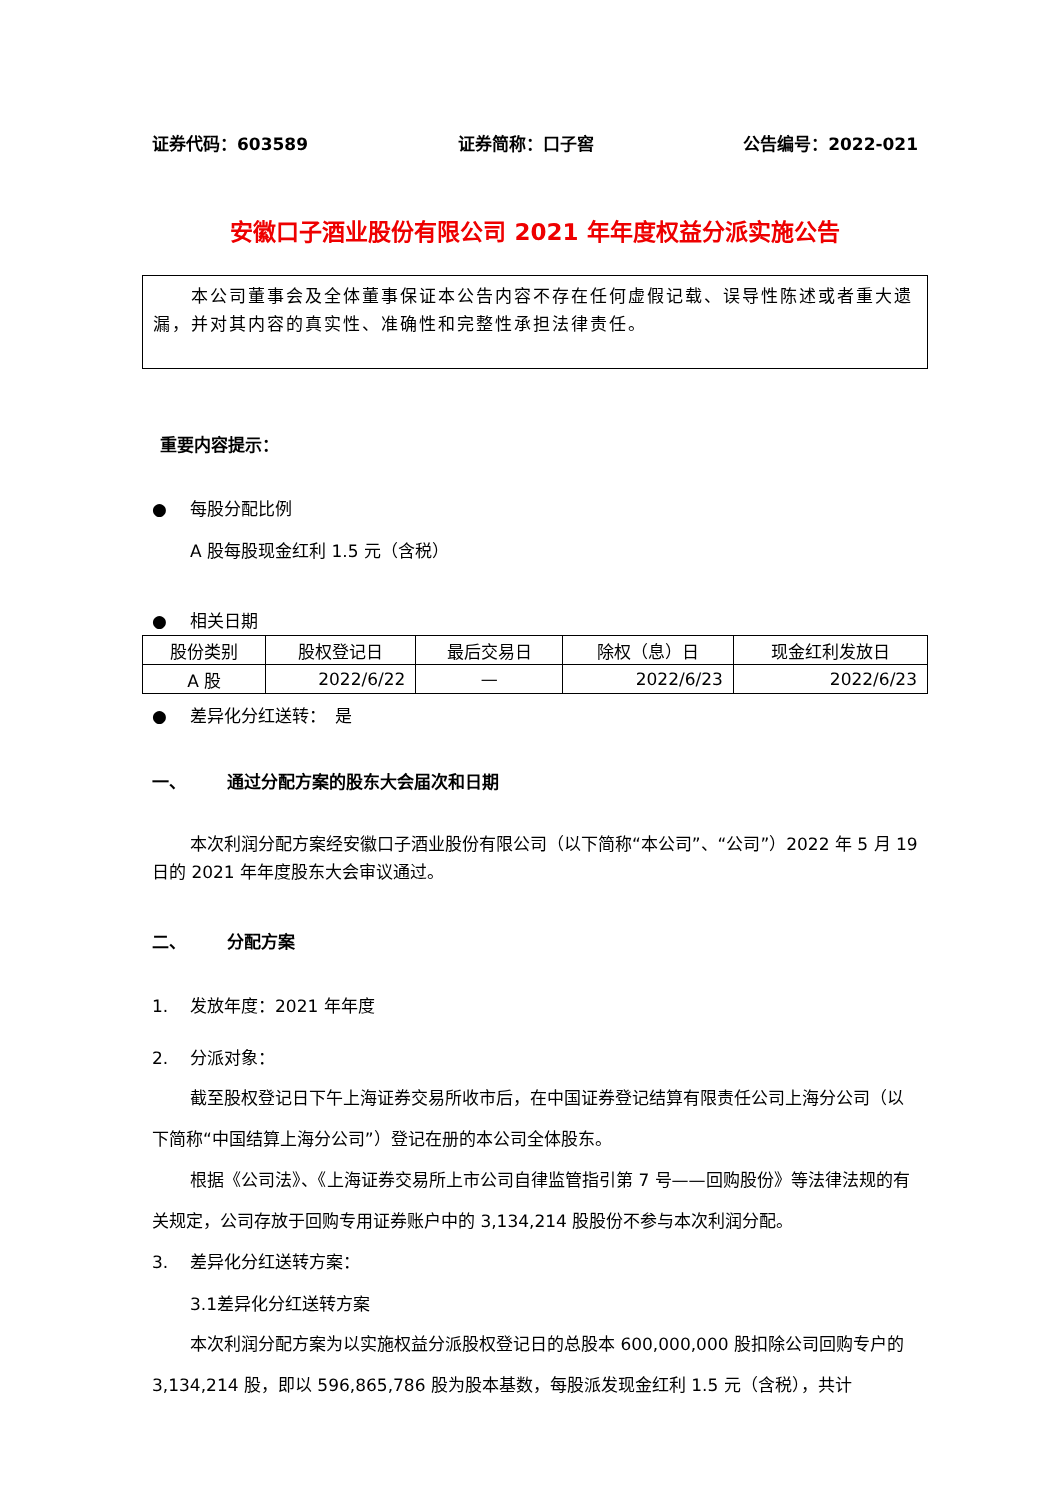证券代码：603589 证券简称：口子窖 公告编号：2022-021
安徽口子酒业股份有限公司 2021 年年度权益分派实施公告
本公司董事会及全体董事保证本公告内容不存在任何虚假记载、误导性陈述或者重大遗漏，并对其内容的真实性、准确性和完整性承担法律责任。
重要内容提示：
● 每股分配比例
A 股每股现金红利 1.5 元（含税）
● 相关日期
| 股份类别 | 股权登记日 | 最后交易日 | 除权（息）日 | 现金红利发放日 |
| A 股 | 2022/6/22 | — | 2022/6/23 | 2022/6/23 |
● 差异化分红送转：　是
一、 通过分配方案的股东大会届次和日期
本次利润分配方案经安徽口子酒业股份有限公司（以下简称“本公司”、“公司”）2022 年 5 月 19 日的 2021 年年度股东大会审议通过。
二、 分配方案
1. 发放年度：2021 年年度
2. 分派对象：
截至股权登记日下午上海证券交易所收市后，在中国证券登记结算有限责任公司上海分公司（以下简称“中国结算上海分公司”）登记在册的本公司全体股东。
根据《公司法》、《上海证券交易所上市公司自律监管指引第 7 号——回购股份》等法律法规的有关规定，公司存放于回购专用证券账户中的 3,134,214 股股份不参与本次利润分配。
3. 差异化分红送转方案：
3.1差异化分红送转方案
本次利润分配方案为以实施权益分派股权登记日的总股本 600,000,000 股扣除公司回购专户的 3,134,214 股，即以 596,865,786 股为股本基数，每股派发现金红利 1.5 元（含税），共计